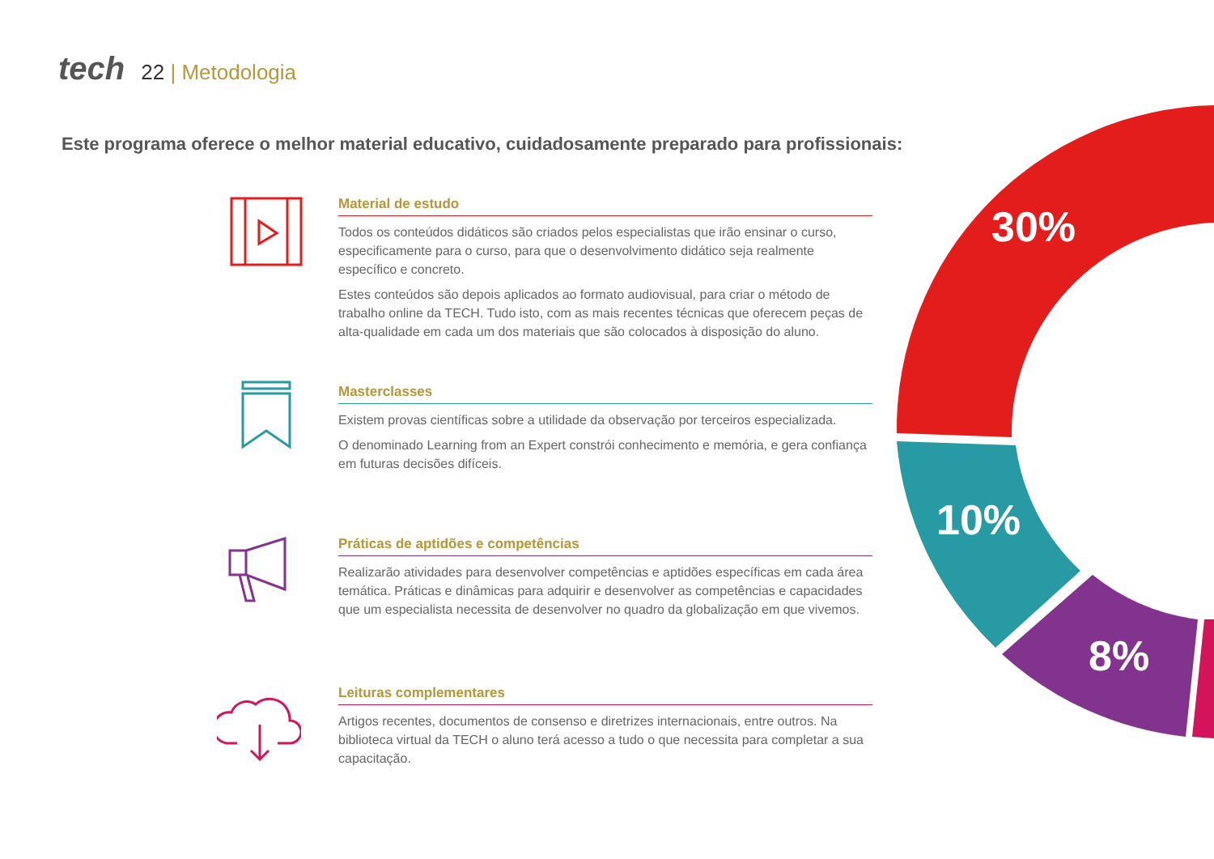tech 22 | Metodologia
Este programa oferece o melhor material educativo, cuidadosamente preparado para profissionais:
30%
10%
8%
Material de estudo
Todos os conteúdos didáticos são criados pelos especialistas que irão ensinar o curso, especificamente para o curso, para que o desenvolvimento didático seja realmente específico e concreto.
Estes conteúdos são depois aplicados ao formato audiovisual, para criar o método de trabalho online da TECH. Tudo isto, com as mais recentes técnicas que oferecem peças de alta-qualidade em cada um dos materiais que são colocados à disposição do aluno.
Masterclasses
Existem provas científicas sobre a utilidade da observação por terceiros especializada.
O denominado Learning from an Expert constrói conhecimento e memória, e gera confiança em futuras decisões difíceis.
Práticas de aptidões e competências
Realizarão atividades para desenvolver competências e aptidões específicas em cada área temática. Práticas e dinâmicas para adquirir e desenvolver as competências e capacidades que um especialista necessita de desenvolver no quadro da globalização em que vivemos.
Leituras complementares
Artigos recentes, documentos de consenso e diretrizes internacionais, entre outros. Na biblioteca virtual da TECH o aluno terá acesso a tudo o que necessita para completar a sua capacitação.